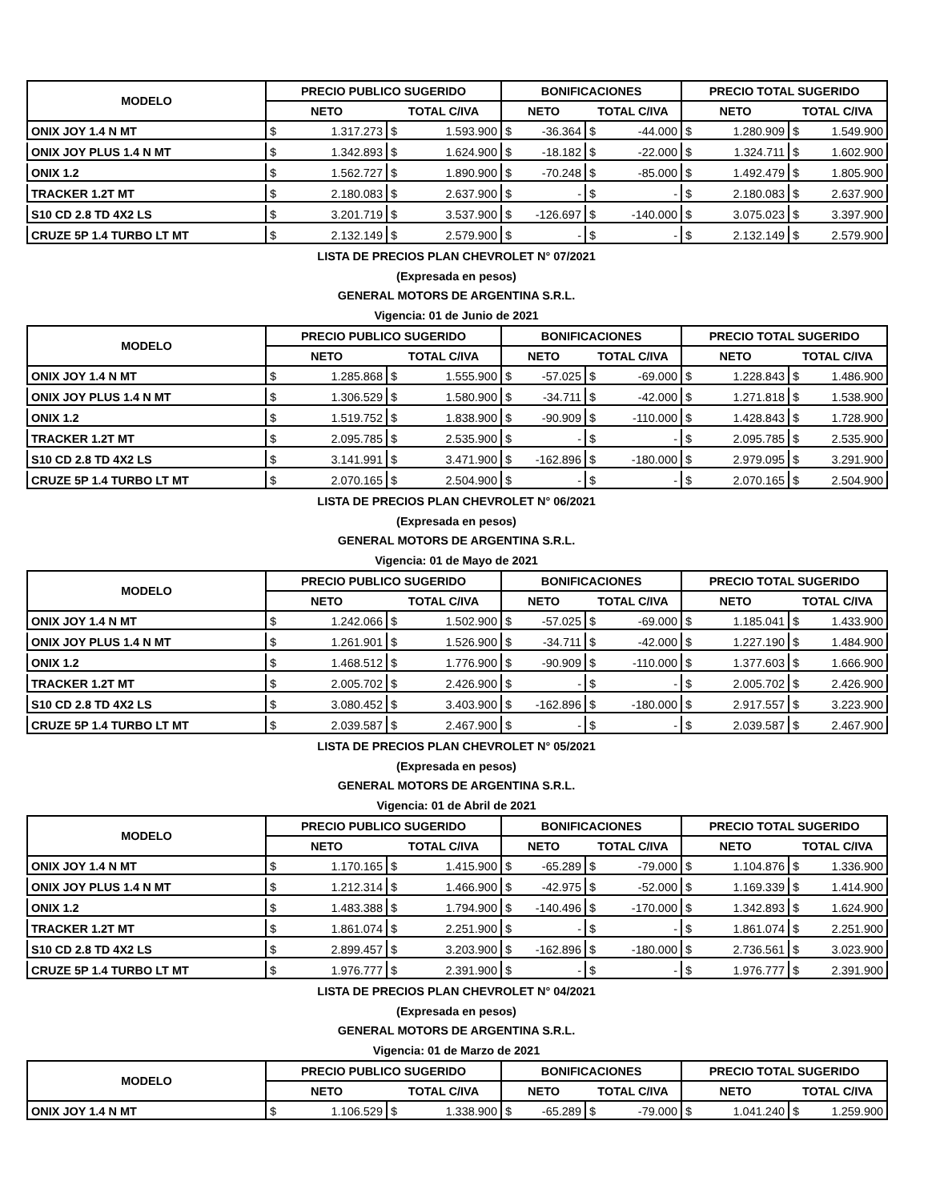| MODELO | PRECIO PUBLICO SUGERIDO | | | | BONIFICACIONES | | | | PRECIO TOTAL SUGERIDO | | | |
| --- | --- | --- | --- | --- | --- | --- | --- | --- | --- | --- | --- | --- |
| | NETO | | TOTAL C/IVA | | NETO | | TOTAL C/IVA | | NETO | | TOTAL C/IVA | |
| ONIX JOY 1.4 N MT | $ | 1.317.273 | $ | 1.593.900 | $ | -36.364 | $ | -44.000 | $ | 1.280.909 | $ | 1.549.900 |
| ONIX JOY PLUS 1.4 N MT | $ | 1.342.893 | $ | 1.624.900 | $ | -18.182 | $ | -22.000 | $ | 1.324.711 | $ | 1.602.900 |
| ONIX 1.2 | $ | 1.562.727 | $ | 1.890.900 | $ | -70.248 | $ | -85.000 | $ | 1.492.479 | $ | 1.805.900 |
| TRACKER 1.2T MT | $ | 2.180.083 | $ | 2.637.900 | $ | - | $ | - | $ | 2.180.083 | $ | 2.637.900 |
| S10 CD 2.8 TD 4X2 LS | $ | 3.201.719 | $ | 3.537.900 | $ | -126.697 | $ | -140.000 | $ | 3.075.023 | $ | 3.397.900 |
| CRUZE 5P 1.4 TURBO LT MT | $ | 2.132.149 | $ | 2.579.900 | $ | - | $ | - | $ | 2.132.149 | $ | 2.579.900 |
LISTA DE PRECIOS PLAN CHEVROLET N° 07/2021
(Expresada en pesos)
GENERAL MOTORS DE ARGENTINA S.R.L.
Vigencia: 01 de Junio de 2021
| MODELO | PRECIO PUBLICO SUGERIDO | | | | BONIFICACIONES | | | | PRECIO TOTAL SUGERIDO | | | |
| --- | --- | --- | --- | --- | --- | --- | --- | --- | --- | --- | --- | --- |
| | NETO | | TOTAL C/IVA | | NETO | | TOTAL C/IVA | | NETO | | TOTAL C/IVA | |
| ONIX JOY 1.4 N MT | $ | 1.285.868 | $ | 1.555.900 | $ | -57.025 | $ | -69.000 | $ | 1.228.843 | $ | 1.486.900 |
| ONIX JOY PLUS 1.4 N MT | $ | 1.306.529 | $ | 1.580.900 | $ | -34.711 | $ | -42.000 | $ | 1.271.818 | $ | 1.538.900 |
| ONIX 1.2 | $ | 1.519.752 | $ | 1.838.900 | $ | -90.909 | $ | -110.000 | $ | 1.428.843 | $ | 1.728.900 |
| TRACKER 1.2T MT | $ | 2.095.785 | $ | 2.535.900 | $ | - | $ | - | $ | 2.095.785 | $ | 2.535.900 |
| S10 CD 2.8 TD 4X2 LS | $ | 3.141.991 | $ | 3.471.900 | $ | -162.896 | $ | -180.000 | $ | 2.979.095 | $ | 3.291.900 |
| CRUZE 5P 1.4 TURBO LT MT | $ | 2.070.165 | $ | 2.504.900 | $ | - | $ | - | $ | 2.070.165 | $ | 2.504.900 |
LISTA DE PRECIOS PLAN CHEVROLET N° 06/2021
(Expresada en pesos)
GENERAL MOTORS DE ARGENTINA S.R.L.
Vigencia: 01 de Mayo de 2021
| MODELO | PRECIO PUBLICO SUGERIDO | | | | BONIFICACIONES | | | | PRECIO TOTAL SUGERIDO | | | |
| --- | --- | --- | --- | --- | --- | --- | --- | --- | --- | --- | --- | --- |
| | NETO | | TOTAL C/IVA | | NETO | | TOTAL C/IVA | | NETO | | TOTAL C/IVA | |
| ONIX JOY 1.4 N MT | $ | 1.242.066 | $ | 1.502.900 | $ | -57.025 | $ | -69.000 | $ | 1.185.041 | $ | 1.433.900 |
| ONIX JOY PLUS 1.4 N MT | $ | 1.261.901 | $ | 1.526.900 | $ | -34.711 | $ | -42.000 | $ | 1.227.190 | $ | 1.484.900 |
| ONIX 1.2 | $ | 1.468.512 | $ | 1.776.900 | $ | -90.909 | $ | -110.000 | $ | 1.377.603 | $ | 1.666.900 |
| TRACKER 1.2T MT | $ | 2.005.702 | $ | 2.426.900 | $ | - | $ | - | $ | 2.005.702 | $ | 2.426.900 |
| S10 CD 2.8 TD 4X2 LS | $ | 3.080.452 | $ | 3.403.900 | $ | -162.896 | $ | -180.000 | $ | 2.917.557 | $ | 3.223.900 |
| CRUZE 5P 1.4 TURBO LT MT | $ | 2.039.587 | $ | 2.467.900 | $ | - | $ | - | $ | 2.039.587 | $ | 2.467.900 |
LISTA DE PRECIOS PLAN CHEVROLET N° 05/2021
(Expresada en pesos)
GENERAL MOTORS DE ARGENTINA S.R.L.
Vigencia: 01 de Abril de 2021
| MODELO | PRECIO PUBLICO SUGERIDO | | | | BONIFICACIONES | | | | PRECIO TOTAL SUGERIDO | | | |
| --- | --- | --- | --- | --- | --- | --- | --- | --- | --- | --- | --- | --- |
| | NETO | | TOTAL C/IVA | | NETO | | TOTAL C/IVA | | NETO | | TOTAL C/IVA | |
| ONIX JOY 1.4 N MT | $ | 1.170.165 | $ | 1.415.900 | $ | -65.289 | $ | -79.000 | $ | 1.104.876 | $ | 1.336.900 |
| ONIX JOY PLUS 1.4 N MT | $ | 1.212.314 | $ | 1.466.900 | $ | -42.975 | $ | -52.000 | $ | 1.169.339 | $ | 1.414.900 |
| ONIX 1.2 | $ | 1.483.388 | $ | 1.794.900 | $ | -140.496 | $ | -170.000 | $ | 1.342.893 | $ | 1.624.900 |
| TRACKER 1.2T MT | $ | 1.861.074 | $ | 2.251.900 | $ | - | $ | - | $ | 1.861.074 | $ | 2.251.900 |
| S10 CD 2.8 TD 4X2 LS | $ | 2.899.457 | $ | 3.203.900 | $ | -162.896 | $ | -180.000 | $ | 2.736.561 | $ | 3.023.900 |
| CRUZE 5P 1.4 TURBO LT MT | $ | 1.976.777 | $ | 2.391.900 | $ | - | $ | - | $ | 1.976.777 | $ | 2.391.900 |
LISTA DE PRECIOS PLAN CHEVROLET N° 04/2021
(Expresada en pesos)
GENERAL MOTORS DE ARGENTINA S.R.L.
Vigencia: 01 de Marzo de 2021
| MODELO | PRECIO PUBLICO SUGERIDO | | | | BONIFICACIONES | | | | PRECIO TOTAL SUGERIDO | | | |
| --- | --- | --- | --- | --- | --- | --- | --- | --- | --- | --- | --- | --- |
| | NETO | | TOTAL C/IVA | | NETO | | TOTAL C/IVA | | NETO | | TOTAL C/IVA | |
| ONIX JOY 1.4 N MT | $ | 1.106.529 | $ | 1.338.900 | $ | -65.289 | $ | -79.000 | $ | 1.041.240 | $ | 1.259.900 |